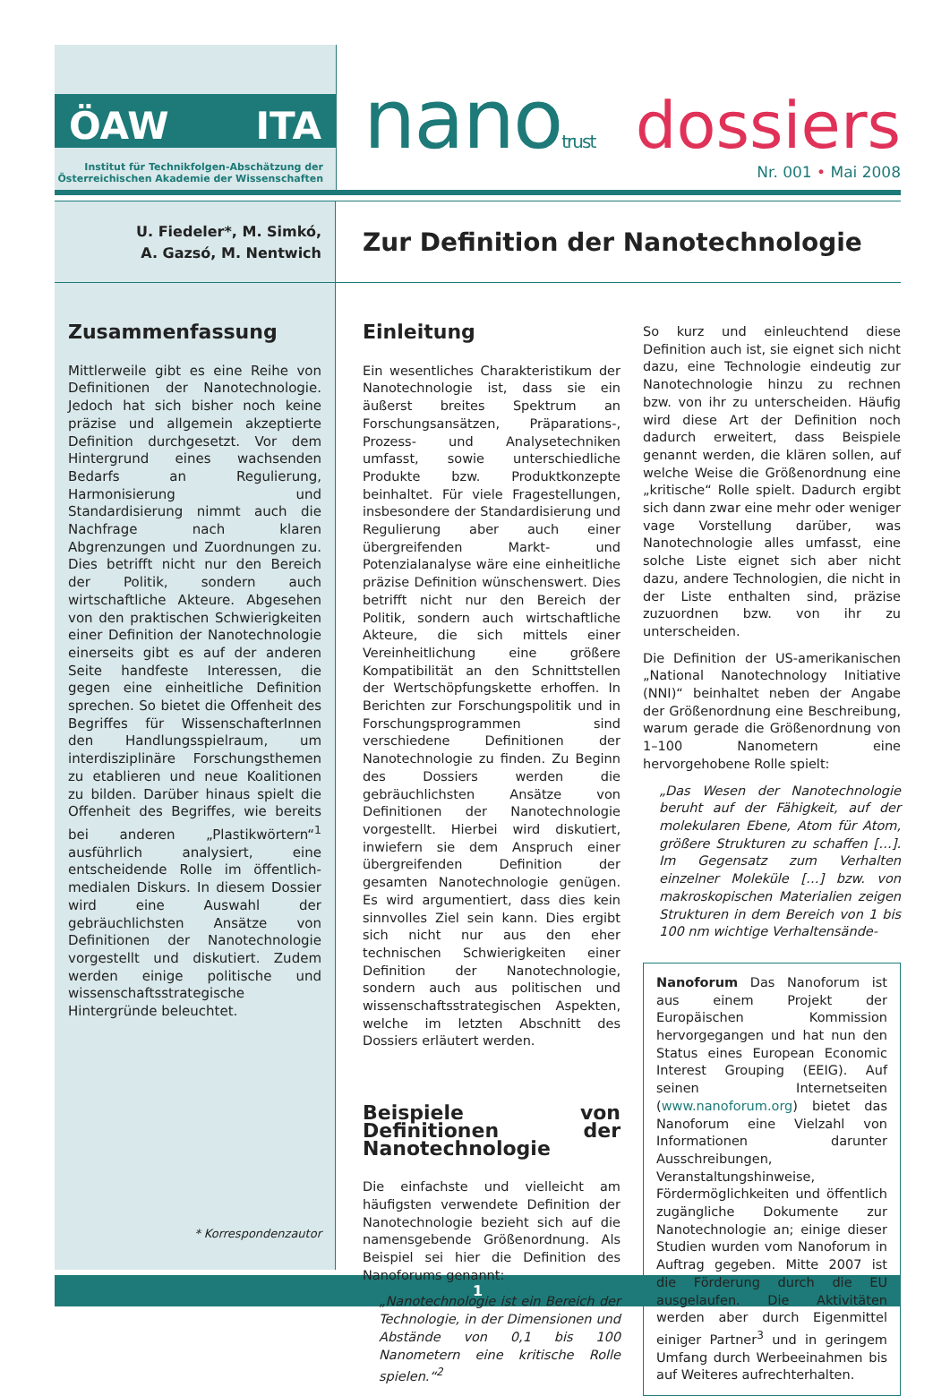ÖAW ITA
Institut für Technikfolgen-Abschätzung der
Österreichischen Akademie der Wissenschaften
nanotrust dossiers
Nr. 001 • Mai 2008
U. Fiedeler*, M. Simkó,
A. Gazsó, M. Nentwich
Zur Definition der Nanotechnologie
Zusammenfassung
Mittlerweile gibt es eine Reihe von Definitionen der Nanotechnologie. Jedoch hat sich bisher noch keine präzise und allgemein akzeptierte Definition durchgesetzt. Vor dem Hintergrund eines wachsenden Bedarfs an Regulierung, Harmonisierung und Standardisierung nimmt auch die Nachfrage nach klaren Abgrenzungen und Zuordnungen zu. Dies betrifft nicht nur den Bereich der Politik, sondern auch wirtschaftliche Akteure. Abgesehen von den praktischen Schwierigkeiten einer Definition der Nanotechnologie einerseits gibt es auf der anderen Seite handfeste Interessen, die gegen eine einheitliche Definition sprechen. So bietet die Offenheit des Begriffes für WissenschafterInnen den Handlungsspielraum, um interdisziplinäre Forschungsthemen zu etablieren und neue Koalitionen zu bilden. Darüber hinaus spielt die Offenheit des Begriffes, wie bereits bei anderen „Plastikwörtern“<sup>1</sup> ausführlich analysiert, eine entscheidende Rolle im öffentlich-medialen Diskurs. In diesem Dossier wird eine Auswahl der gebräuchlichsten Ansätze von Definitionen der Nanotechnologie vorgestellt und diskutiert. Zudem werden einige politische und wissenschaftsstrategische Hintergründe beleuchtet.
* Korrespondenzautor
Einleitung
Ein wesentliches Charakteristikum der Nanotechnologie ist, dass sie ein äußerst breites Spektrum an Forschungsansätzen, Präparations-, Prozess- und Analysetechniken umfasst, sowie unterschiedliche Produkte bzw. Produktkonzepte beinhaltet. Für viele Fragestellungen, insbesondere der Standardisierung und Regulierung aber auch einer übergreifenden Markt- und Potenzialanalyse wäre eine einheitliche präzise Definition wünschenswert. Dies betrifft nicht nur den Bereich der Politik, sondern auch wirtschaftliche Akteure, die sich mittels einer Vereinheitlichung eine größere Kompatibilität an den Schnittstellen der Wertschöpfungskette erhoffen. In Berichten zur Forschungspolitik und in Forschungsprogrammen sind verschiedene Definitionen der Nanotechnologie zu finden. Zu Beginn des Dossiers werden die gebräuchlichsten Ansätze von Definitionen der Nanotechnologie vorgestellt. Hierbei wird diskutiert, inwiefern sie dem Anspruch einer übergreifenden Definition der gesamten Nanotechnologie genügen. Es wird argumentiert, dass dies kein sinnvolles Ziel sein kann. Dies ergibt sich nicht nur aus den eher technischen Schwierigkeiten einer Definition der Nanotechnologie, sondern auch aus politischen und wissenschaftsstrategischen Aspekten, welche im letzten Abschnitt des Dossiers erläutert werden.
Beispiele von Definitionen der Nanotechnologie
Die einfachste und vielleicht am häufigsten verwendete Definition der Nanotechnologie bezieht sich auf die namensgebende Größenordnung. Als Beispiel sei hier die Definition des Nanoforums genannt:
„Nanotechnologie ist ein Bereich der Technologie, in der Dimensionen und Abstände von 0,1 bis 100 Nanometern eine kritische Rolle spielen.“<sup>2</sup>
So kurz und einleuchtend diese Definition auch ist, sie eignet sich nicht dazu, eine Technologie eindeutig zur Nanotechnologie hinzu zu rechnen bzw. von ihr zu unterscheiden. Häufig wird diese Art der Definition noch dadurch erweitert, dass Beispiele genannt werden, die klären sollen, auf welche Weise die Größenordnung eine „kritische“ Rolle spielt. Dadurch ergibt sich dann zwar eine mehr oder weniger vage Vorstellung darüber, was Nanotechnologie alles umfasst, eine solche Liste eignet sich aber nicht dazu, andere Technologien, die nicht in der Liste enthalten sind, präzise zuzuordnen bzw. von ihr zu unterscheiden.
Die Definition der US-amerikanischen „National Nanotechnology Initiative (NNI)“ beinhaltet neben der Angabe der Größenordnung eine Beschreibung, warum gerade die Größenordnung von 1–100 Nanometern eine hervorgehobene Rolle spielt:
„Das Wesen der Nanotechnologie beruht auf der Fähigkeit, auf der molekularen Ebene, Atom für Atom, größere Strukturen zu schaffen […]. Im Gegensatz zum Verhalten einzelner Moleküle […] bzw. von makroskopischen Materialien zeigen Strukturen in dem Bereich von 1 bis 100 nm wichtige Verhaltensände-
Nanoforum Das Nanoforum ist aus einem Projekt der Europäischen Kommission hervorgegangen und hat nun den Status eines European Economic Interest Grouping (EEIG). Auf seinen Internetseiten (www.nanoforum.org) bietet das Nanoforum eine Vielzahl von Informationen darunter Ausschreibungen, Veranstaltungshinweise, Fördermöglichkeiten und öffentlich zugängliche Dokumente zur Nanotechnologie an; einige dieser Studien wurden vom Nanoforum in Auftrag gegeben. Mitte 2007 ist die Förderung durch die EU ausgelaufen. Die Aktivitäten werden aber durch Eigenmittel einiger Partner<sup>3</sup> und in geringem Umfang durch Werbeeinahmen bis auf Weiteres aufrechterhalten.
1